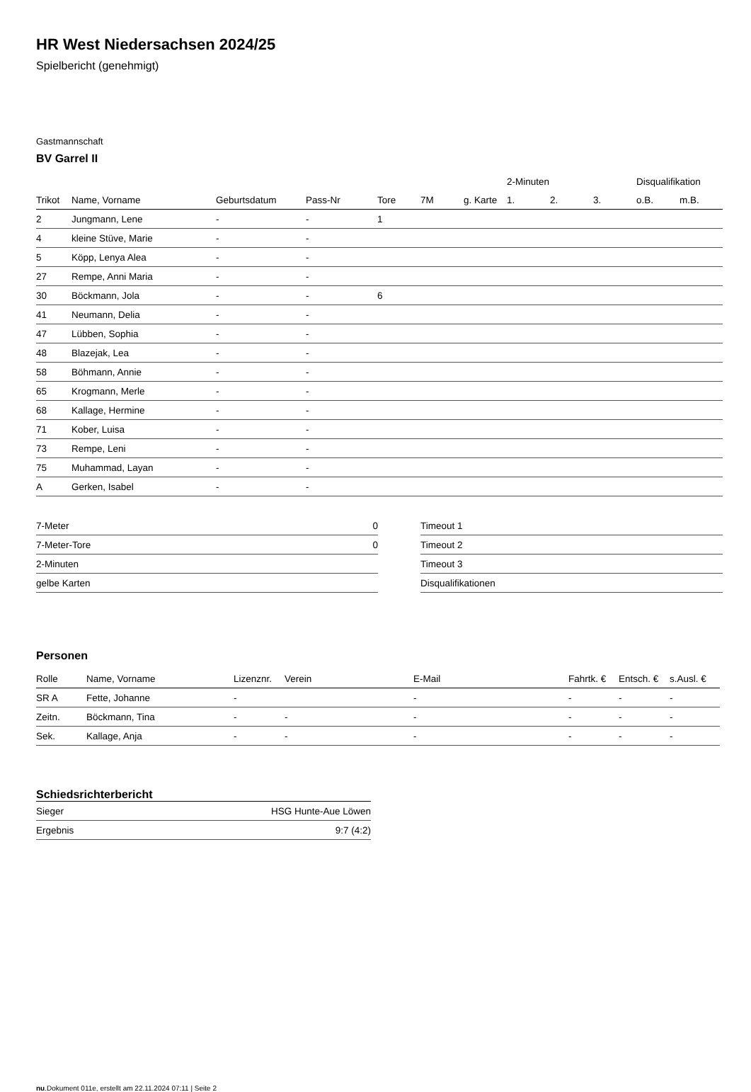HR West Niedersachsen 2024/25
Spielbericht (genehmigt)
Gastmannschaft
BV Garrel II
| | | | | | | | 2-Minuten | | | Disqualifikation | |
| --- | --- | --- | --- | --- | --- | --- | --- | --- | --- | --- | --- |
| Trikot | Name, Vorname | Geburtsdatum | Pass-Nr | Tore | 7M | g. Karte | 1. | 2. | 3. | o.B. | m.B. |
| 2 | Jungmann, Lene | - | - | 1 | | | | | | | |
| 4 | kleine Stüve, Marie | - | - | | | | | | | | |
| 5 | Köpp, Lenya Alea | - | - | | | | | | | | |
| 27 | Rempe, Anni Maria | - | - | | | | | | | | |
| 30 | Böckmann, Jola | - | - | 6 | | | | | | | |
| 41 | Neumann, Delia | - | - | | | | | | | | |
| 47 | Lübben, Sophia | - | - | | | | | | | | |
| 48 | Blazejak, Lea | - | - | | | | | | | | |
| 58 | Böhmann, Annie | - | - | | | | | | | | |
| 65 | Krogmann, Merle | - | - | | | | | | | | |
| 68 | Kallage, Hermine | - | - | | | | | | | | |
| 71 | Kober, Luisa | - | - | | | | | | | | |
| 73 | Rempe, Leni | - | - | | | | | | | | |
| 75 | Muhammad, Layan | - | - | | | | | | | | |
| A | Gerken, Isabel | - | - | | | | | | | | |
| 7-Meter | 0 |
| 7-Meter-Tore | 0 |
| 2-Minuten | |
| gelbe Karten | |
| Timeout 1 |
| Timeout 2 |
| Timeout 3 |
| Disqualifikationen |
Personen
| Rolle | Name, Vorname | Lizenznr. | Verein | E-Mail | Fahrtk. € | Entsch. € | s.Ausl. € |
| --- | --- | --- | --- | --- | --- | --- | --- |
| SR A | Fette, Johanne | - | | - | - | - | - |
| Zeitn. | Böckmann, Tina | - | - | - | - | - | - |
| Sek. | Kallage, Anja | - | - | - | - | - | - |
Schiedsrichterbericht
| Sieger | HSG Hunte-Aue Löwen |
| Ergebnis | 9:7 (4:2) |
nu.Dokument 011e, erstellt am 22.11.2024 07:11 | Seite 2